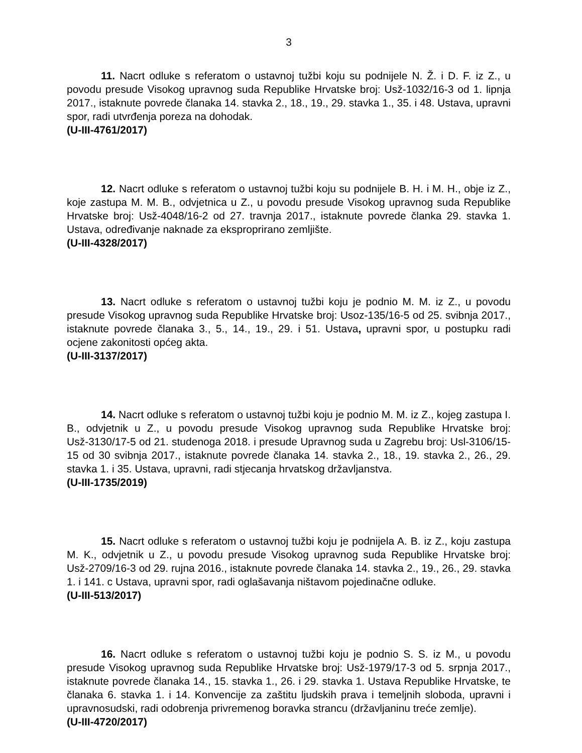3
11. Nacrt odluke s referatom o ustavnoj tužbi koju su podnijele N. Ž. i D. F. iz Z., u povodu presude Visokog upravnog suda Republike Hrvatske broj: Usž-1032/16-3 od 1. lipnja 2017., istaknute povrede članaka 14. stavka 2., 18., 19., 29. stavka 1., 35. i 48. Ustava, upravni spor, radi utvrđenja poreza na dohodak.
(U-III-4761/2017)
12. Nacrt odluke s referatom o ustavnoj tužbi koju su podnijele B. H. i M. H., obje iz Z., koje zastupa M. M. B., odvjetnica u Z., u povodu presude Visokog upravnog suda Republike Hrvatske broj: Usž-4048/16-2 od 27. travnja 2017., istaknute povrede članka 29. stavka 1. Ustava, određivanje naknade za eksproprirano zemljište.
(U-III-4328/2017)
13. Nacrt odluke s referatom o ustavnoj tužbi koju je podnio M. M. iz Z., u povodu presude Visokog upravnog suda Republike Hrvatske broj: Usoz-135/16-5 od 25. svibnja 2017., istaknute povrede članaka 3., 5., 14., 19., 29. i 51. Ustava, upravni spor, u postupku radi ocjene zakonitosti općeg akta.
(U-III-3137/2017)
14. Nacrt odluke s referatom o ustavnoj tužbi koju je podnio M. M. iz Z., kojeg zastupa I. B., odvjetnik u Z., u povodu presude Visokog upravnog suda Republike Hrvatske broj: Usž-3130/17-5 od 21. studenoga 2018. i presude Upravnog suda u Zagrebu broj: Usl-3106/15-15 od 30 svibnja 2017., istaknute povrede članaka 14. stavka 2., 18., 19. stavka 2., 26., 29. stavka 1. i 35. Ustava, upravni, radi stjecanja hrvatskog državljanstva.
(U-III-1735/2019)
15. Nacrt odluke s referatom o ustavnoj tužbi koju je podnijela A. B. iz Z., koju zastupa M. K., odvjetnik u Z., u povodu presude Visokog upravnog suda Republike Hrvatske broj: Usž-2709/16-3 od 29. rujna 2016., istaknute povrede članaka 14. stavka 2., 19., 26., 29. stavka 1. i 141. c Ustava, upravni spor, radi oglašavanja ništavom pojedinačne odluke.
(U-III-513/2017)
16. Nacrt odluke s referatom o ustavnoj tužbi koju je podnio S. S. iz M., u povodu presude Visokog upravnog suda Republike Hrvatske broj: Usž-1979/17-3 od 5. srpnja 2017., istaknute povrede članaka 14., 15. stavka 1., 26. i 29. stavka 1. Ustava Republike Hrvatske, te članaka 6. stavka 1. i 14. Konvencije za zaštitu ljudskih prava i temeljnih sloboda, upravni i upravnosudski, radi odobrenja privremenog boravka strancu (državljaninu treće zemlje).
(U-III-4720/2017)